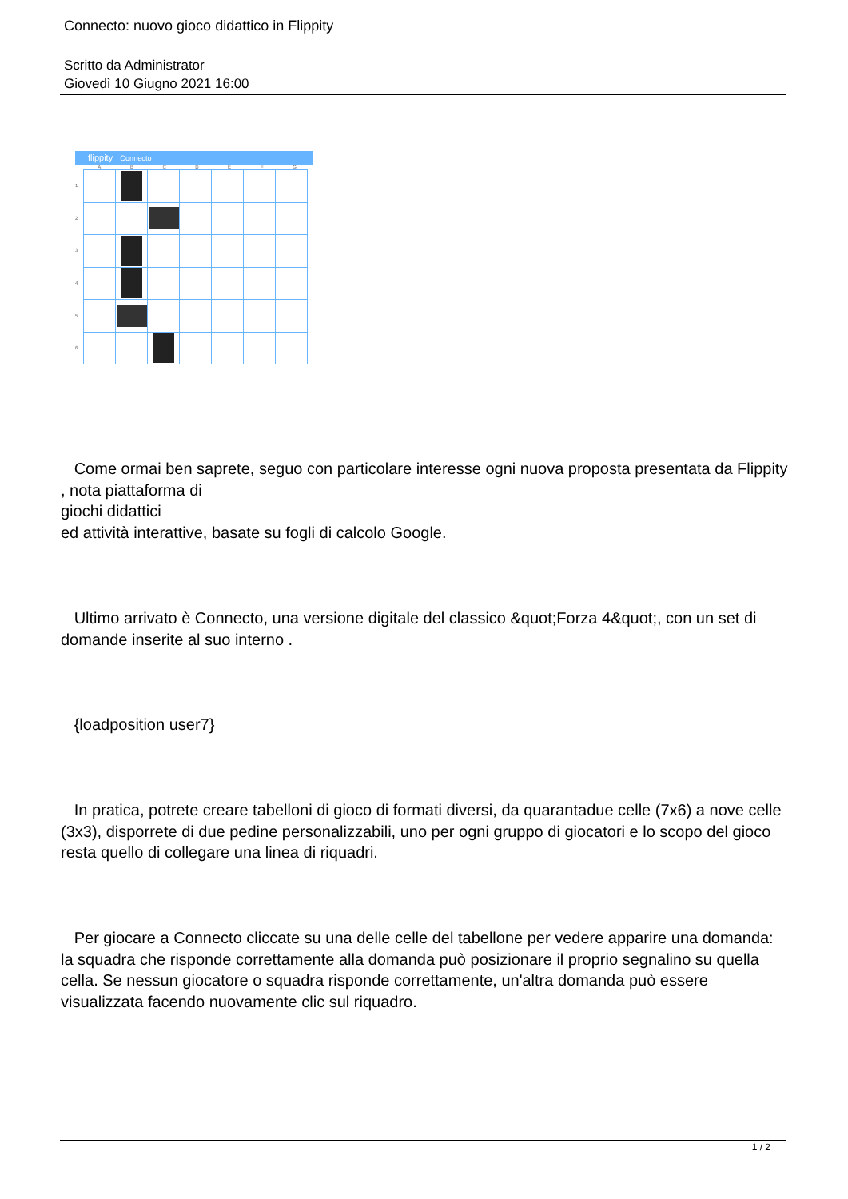Connecto: nuovo gioco didattico in Flippity
Scritto da Administrator
Giovedì 10 Giugno 2021 16:00
flippity Connecto
A B C D E F G
1
2
3
4
5
6
Come ormai ben saprete, seguo con particolare interesse ogni nuova proposta presentata da Flippity
, nota piattaforma di
giochi didattici
ed attività interattive, basate su fogli di calcolo Google.
Ultimo arrivato è Connecto, una versione digitale del classico &quot;Forza 4&quot;, con un set di domande inserite al suo interno .
{loadposition user7}
In pratica, potrete creare tabelloni di gioco di formati diversi, da quarantadue celle (7x6) a nove celle (3x3), disporrete di due pedine personalizzabili, uno per ogni gruppo di giocatori e lo scopo del gioco resta quello di collegare una linea di riquadri.
Per giocare a Connecto cliccate su una delle celle del tabellone per vedere apparire una domanda: la squadra che risponde correttamente alla domanda può posizionare il proprio segnalino su quella cella. Se nessun giocatore o squadra risponde correttamente, un'altra domanda può essere visualizzata facendo nuovamente clic sul riquadro.
1 / 2